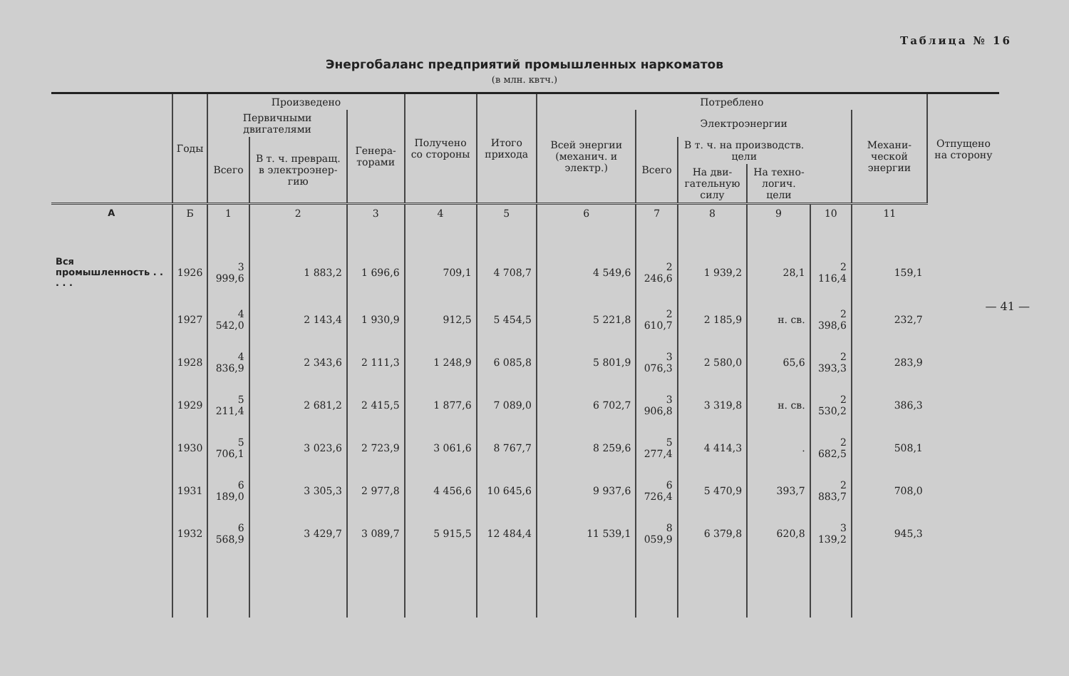Таблица № 16
Энергобаланс предприятий промышленных наркоматов
(в млн. квтч.)
| | Годы | Произведено | | | Получе­но со стороны | Итого прихода | Потреблено | | | | | | Отпуще­но на сторону |
| --- | --- | --- | --- | --- | --- | --- | --- | --- | --- | --- | --- | --- | --- |
| | | Первичными двигателями | | Генера­торами | | | Всей энергии (механич. и электр.) | Электроэнергии | | | | Механи­ческой энергии | |
| | | Всего | В т. ч. превращ. в элек­троэнер­гию | | | | | Всего | В т. ч. на про­изводств. цели | | | | |
| | | | | | | | | | На дви­гатель­ную силу | На техно­логич. цели | | | |
| А | Б | 1 | 2 | 3 | 4 | 5 | 6 | 7 | 8 | 9 | 10 | 11 | |
| Вся промышленность . . . . . | 1926 | 3 999,6 | 1 883,2 | 1 696,6 | 709,1 | 4 708,7 | 4 549,6 | 2 246,6 | 1 939,2 | 28,1 | 2 116,4 | 159,1 | |
| | 1927 | 4 542,0 | 2 143,4 | 1 930,9 | 912,5 | 5 454,5 | 5 221,8 | 2 610,7 | 2 185,9 | н. св. | 2 398,6 | 232,7 | |
| | 1928 | 4 836,9 | 2 343,6 | 2 111,3 | 1 248,9 | 6 085,8 | 5 801,9 | 3 076,3 | 2 580,0 | 65,6 | 2 393,3 | 283,9 | |
| | 1929 | 5 211,4 | 2 681,2 | 2 415,5 | 1 877,6 | 7 089,0 | 6 702,7 | 3 906,8 | 3 319,8 | н. св. | 2 530,2 | 386,3 | |
| | 1930 | 5 706,1 | 3 023,6 | 2 723,9 | 3 061,6 | 8 767,7 | 8 259,6 | 5 277,4 | 4 414,3 | . | 2 682,5 | 508,1 | |
| | 1931 | 6 189,0 | 3 305,3 | 2 977,8 | 4 456,6 | 10 645,6 | 9 937,6 | 6 726,4 | 5 470,9 | 393,7 | 2 883,7 | 708,0 | |
| | 1932 | 6 568,9 | 3 429,7 | 3 089,7 | 5 915,5 | 12 484,4 | 11 539,1 | 8 059,9 | 6 379,8 | 620,8 | 3 139,2 | 945,3 | |
— 41 —